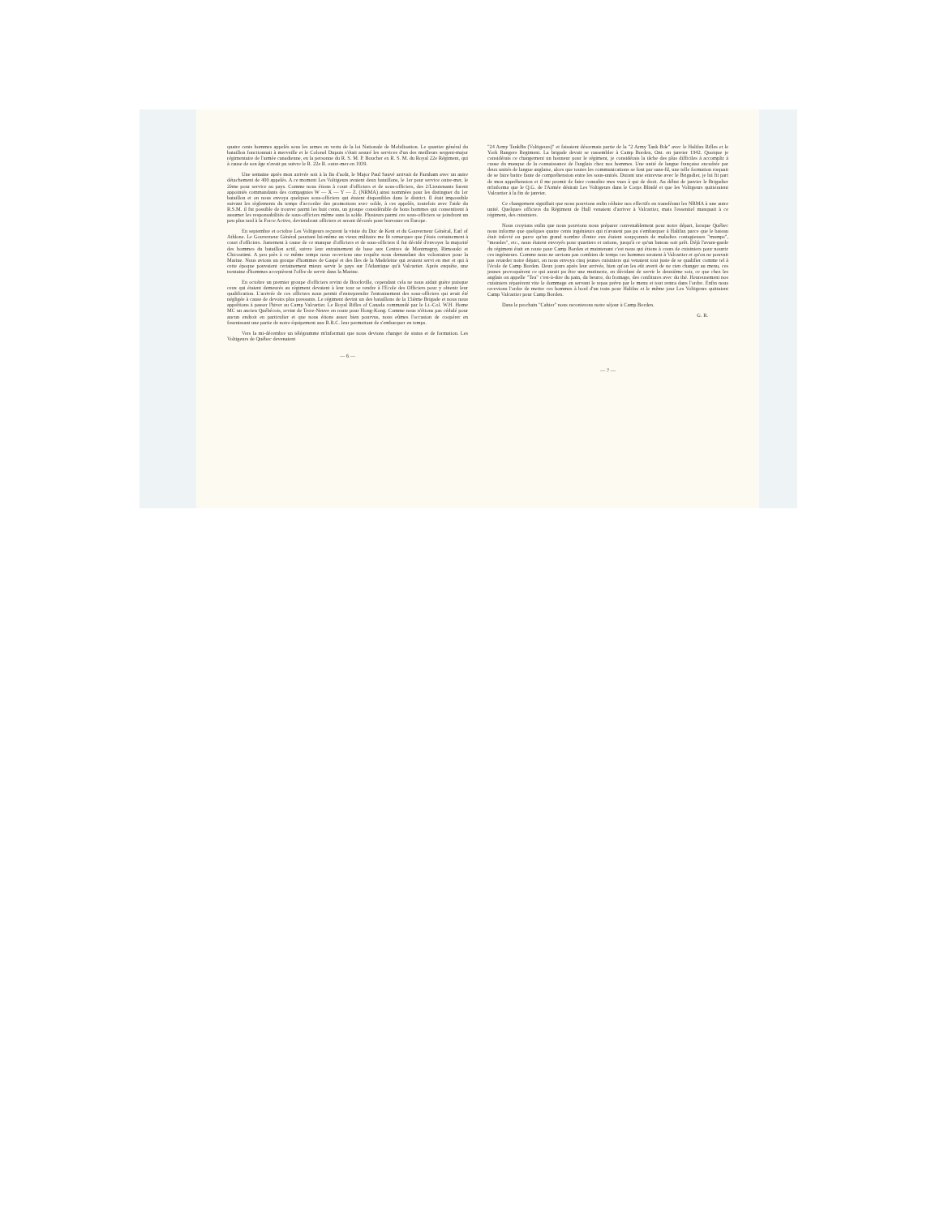quatre cents hommes appelés sous les armes en vertu de la loi Nationale de Mobilisation. Le quartier général du bataillon fonctionnait à merveille et le Colonel Dupuis s'était assuré les services d'un des meilleurs sergent-major régimentaire de l'armée canadienne, en la personne du R. S. M. P. Boucher ex R. S. M. du Royal 22e Régiment, qui à cause de son âge n'avait pu suivre le R. 22e R. outre-mer en 1939.
Une semaine après mon arrivée soit à la fin d'août, le Major Paul Sauvé arrivait de Farnham avec un autre détachement de 400 appelés. A ce moment Les Voltigeurs avaient deux bataillons, le 1er pour service outre-mer, le 2ème pour service au pays. Comme nous étions à court d'officiers et de sous-officiers, des 2/Lieutenants furent appointés commandants des compagnies W — X — Y — Z. (NRMA) ainsi nommées pour les distinguer du 1er bataillon et on nous envoya quelques sous-officiers qui étaient disponibles dans le district. Il était impossible suivant les règlements du temps d'accorder des promotions avec solde, à ces appelés, toutefois avec l'aide du R.S.M. il fut possible de trouver parmi les huit cents, un groupe considérable de bons hommes qui consentirent à assumer les responsabilités de sous-officiers même sans la solde. Plusieurs parmi ces sous-officiers se joindront un peu plus tard à la Force Active, deviendront officiers et seront décorés pour bravoure en Europe.
En septembre et octobre Les Voltigeurs reçurent la visite du Duc de Kent et du Gouverneur Général, Earl of Athlone. Le Gouverneur Général pourtant lui-même un vieux militaire me fit remarquer que j'étais certainement à court d'officiers. Justement à cause de ce manque d'officiers et de sous-officiers il fut décidé d'envoyer la majorité des hommes du bataillon actif, suivre leur entrainement de base aux Centres de Montmagny, Rimouski et Chicoutimi. A peu près à ce même temps nous recevions une requête nous demandant des volontaires pour la Marine. Nous avions un groupe d'hommes de Gaspé et des Iles de la Madeleine qui avaient servi en mer et qui à cette époque pouvaient certainement mieux servir le pays sur l'Atlantique qu'à Valcartier. Après enquête, une trentaine d'hommes acceptèrent l'offre de servir dans la Marine.
En octobre un premier groupe d'officiers revint de Brockville, cependant cela ne nous aidait guère puisque ceux qui étaient demeurés au régiment devaient à leur tour se rendre à l'Ecole des Officiers pour y obtenir leur qualification. L'arrivée de ces officiers nous permit d'entreprendre l'entrainement des sous-officiers qui avait été négligée à cause de devoirs plus pressants. Le régiment devint un des bataillons de la 15ième Brigade et nous nous apprêtions à passer l'hiver au Camp Valcartier. Le Royal Rifles of Canada commandé par le Lt.-Col. W.H. Home MC un ancien Québécois, revint de Terre-Neuve en route pour Hong-Kong. Comme nous n'étions pas cédulé pour aucun endroit en particulier et que nous étions assez bien pourvus, nous eûmes l'occasion de coopérer en fournissant une partie de notre équipement aux R.R.C. leur permettant de s'embarquer en temps.
Vers la mi-décembre un télégramme m'informait que nous devions changer de status et de formation. Les Voltigeurs de Québec devenaient
— 6 —
"24 Army TankBn (Voltigeurs)" et faisaient désormais partie de la "2 Army Tank Bde" avec le Halifax Rifles et le York Rangers Regiment. La brigade devait se rassembler à Camp Borden, Ont. en janvier 1942. Quoique je considérais ce changement un honneur pour le régiment, je considérais la tâche des plus difficiles à accomplir à cause du manque de la connaissance de l'anglais chez nos hommes. Une unité de langue française encadrée par deux unités de langue anglaise, alors que toutes les communications se font par sans-fil, une telle formation risquait de se faire battre faute de compréhension entre les sous-unités. Durant une entrevue avec le Brigadier, je lui fit part de mon appréhension et il me promit de faire connaître mes vues à qui de droit. Au début de janvier le Brigadier m'informa que le Q.G. de l'Armée désirait Les Voltigeurs dans le Corps Blindé et que les Voltigeurs quitteraient Valcartier à la fin de janvier.
Ce changement signifiait que nous pouvions enfin réduire nos effectifs en transférant les NRMA à une autre unité. Quelques officiers du Régiment de Hull venaient d'arriver à Valcartier, mais l'essentiel manquait à ce régiment, des cuisiniers.
Nous croyions enfin que nous pouvions nous préparer convenablement pour notre départ, lorsque Québec nous informe que quelques quatre cents ingénieurs qui n'avaient pas pu s'embarquer à Halifax parce que le bateau était infecté ou parce qu'un grand nombre d'entre eux étaient soupçonnés de maladies contagieuses "mumps", "measles", etc., nous étaient envoyés pour quartiers et rations, jusqu'à ce qu'un bateau soit prêt. Déjà l'avant-garde du régiment était en route pour Camp Borden et maintenant c'est nous qui étions à cours de cuisiniers pour nourrir ces ingénieurs. Comme nous ne savions pas combien de temps ces hommes seraient à Valcartier et qu'on ne pouvait pas retarder notre départ, on nous envoya cinq jeunes cuisiniers qui venaient tout juste de se qualifier comme tel à l'école de Camp Borden. Deux jours après leur arrivée, bien qu'on les eût averti de ne rien changer au menu, ces jeunes provoquèrent ce qui aurait pu être une mutinerie, en décidant de servir le deuxième soir, ce que chez les anglais on appelle "Tea" c'est-à-dire du pain, du beurre, du fromage, des confitures avec du thé. Heureusement nos cuisiniers réparèrent vite le dommage en servant le repas prévu par le menu et tout rentra dans l'ordre. Enfin nous recevions l'ordre de mettre ces hommes à bord d'un train pour Halifax et le même jour Les Voltigeurs quittaient Camp Valcartier pour Camp Borden.
Dans le prochain "Cahier" nous raconterons notre séjour à Camp Borden.
G. R.
— 7 —